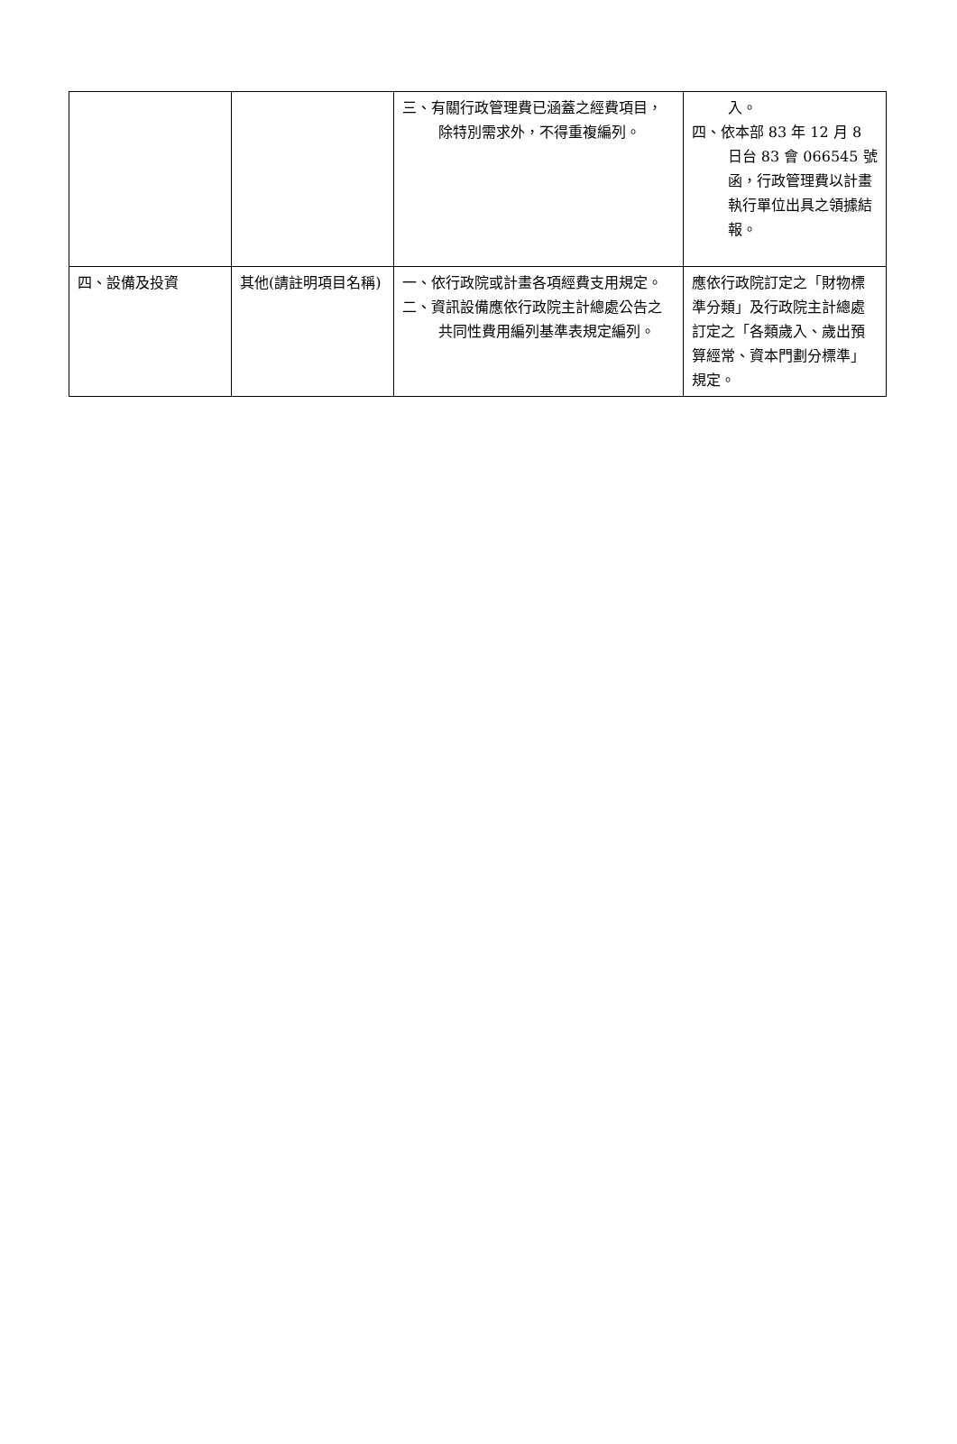| | | 三、有關行政管理費已涵蓋之經費項目，除特別需求外，不得重複編列。 | 入。 四、依本部 83 年 12 月 8 日台 83 會 066545 號函，行政管理費以計畫執行單位出具之領據結報。 |
| 四、設備及投資 | 其他(請註明項目名稱) | 一、依行政院或計畫各項經費支用規定。 二、資訊設備應依行政院主計總處公告之共同性費用編列基準表規定編列。 | 應依行政院訂定之「財物標準分類」及行政院主計總處訂定之「各類歲入、歲出預算經常、資本門劃分標準」規定。 |